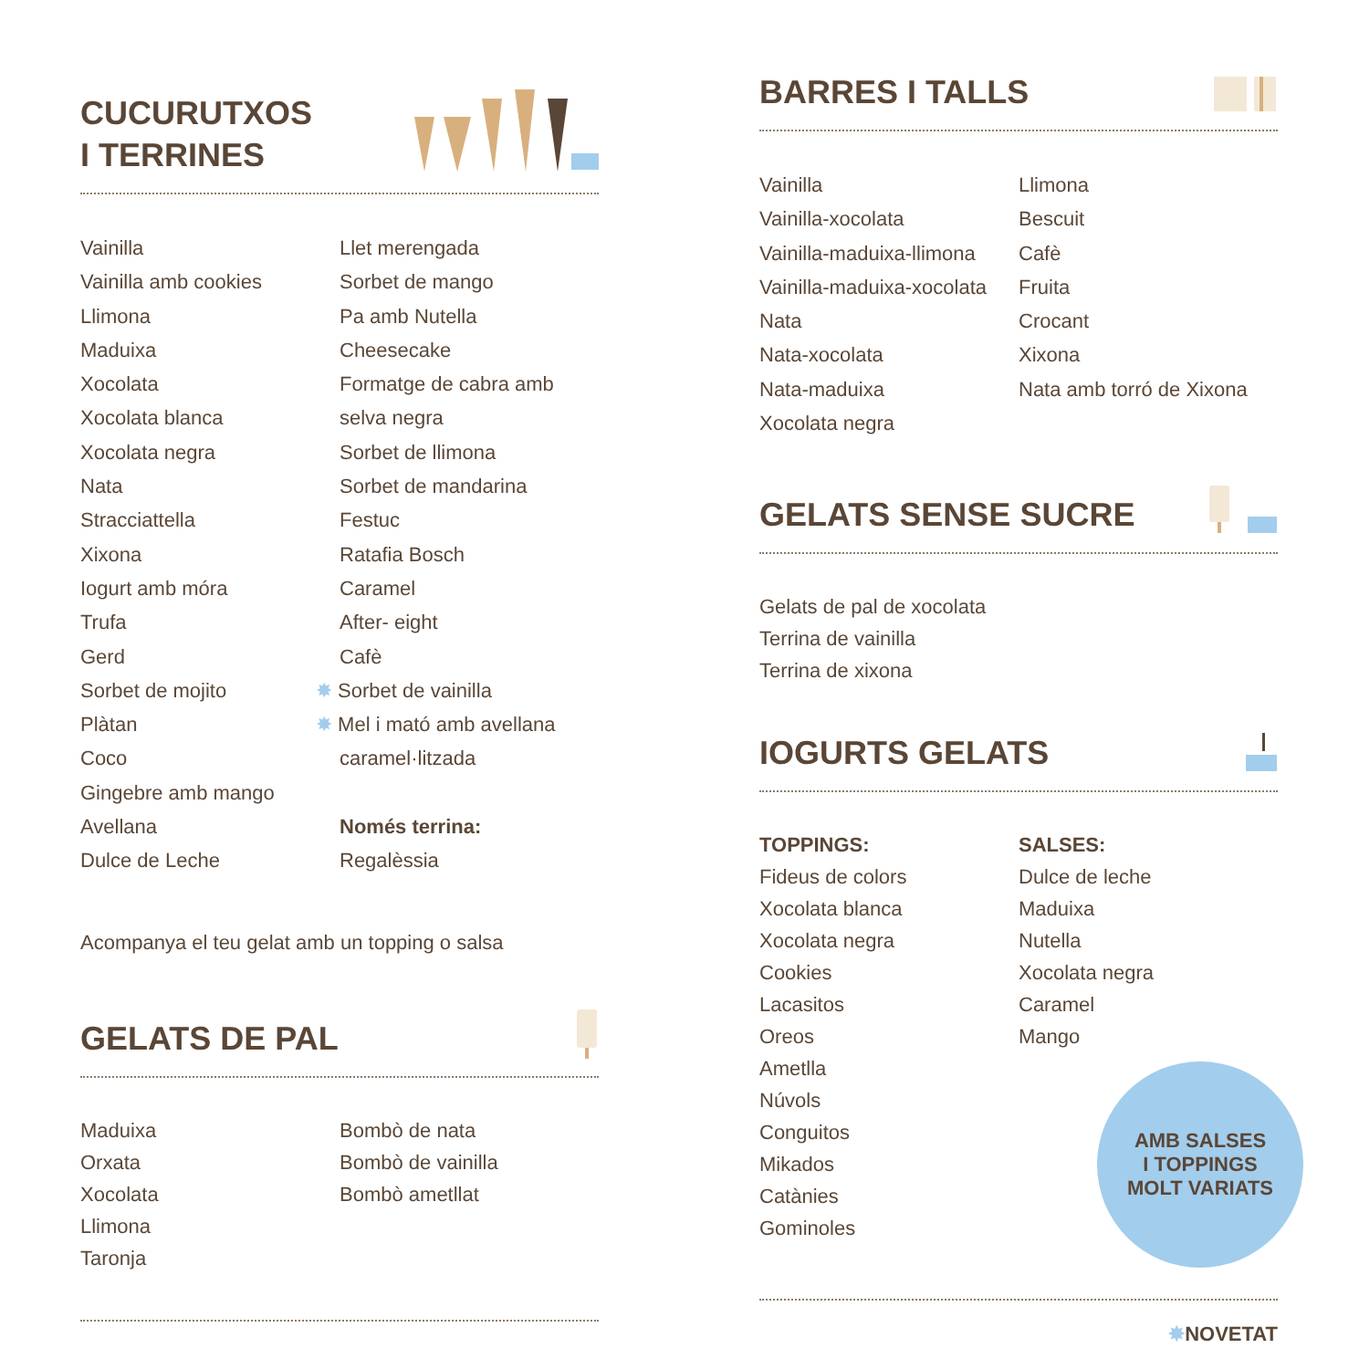CUCURUTXOS
I TERRINES
Vainilla
Vainilla amb cookies
Llimona
Maduixa
Xocolata
Xocolata blanca
Xocolata negra
Nata
Stracciattella
Xixona
Iogurt amb móra
Trufa
Gerd
Sorbet de mojito
Plàtan
Coco
Gingebre amb mango
Avellana
Dulce de Leche
Llet merengada
Sorbet de mango
Pa amb Nutella
Cheesecake
Formatge de cabra amb
selva negra
Sorbet de llimona
Sorbet de mandarina
Festuc
Ratafia Bosch
Caramel
After- eight
Cafè
✸ Sorbet de vainilla
✸ Mel i mató amb avellana
caramel·litzada
Només terrina:
Regalèssia
Acompanya el teu gelat amb un topping o salsa
GELATS DE PAL
Maduixa
Orxata
Xocolata
Llimona
Taronja
Bombò de nata
Bombò de vainilla
Bombò ametllat
BARRES I TALLS
Vainilla
Vainilla-xocolata
Vainilla-maduixa-llimona
Vainilla-maduixa-xocolata
Nata
Nata-xocolata
Nata-maduixa
Xocolata negra
Llimona
Bescuit
Cafè
Fruita
Crocant
Xixona
Nata amb torró de Xixona
GELATS SENSE SUCRE
Gelats de pal de xocolata
Terrina de vainilla
Terrina de xixona
IOGURTS GELATS
TOPPINGS:
Fideus de colors
Xocolata blanca
Xocolata negra
Cookies
Lacasitos
Oreos
Ametlla
Núvols
Conguitos
Mikados
Catànies
Gominoles
SALSES:
Dulce de leche
Maduixa
Nutella
Xocolata negra
Caramel
Mango
AMB SALSES
I TOPPINGS
MOLT VARIATS
✸NOVETAT